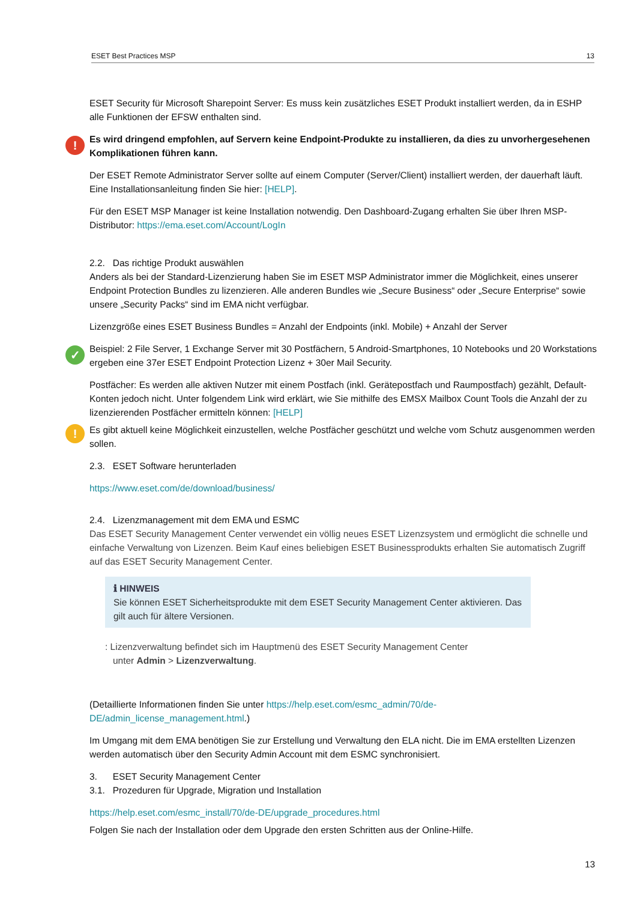ESET Best Practices MSP 13
ESET Security für Microsoft Sharepoint Server: Es muss kein zusätzliches ESET Produkt installiert werden, da in ESHP alle Funktionen der EFSW enthalten sind.
! Es wird dringend empfohlen, auf Servern keine Endpoint-Produkte zu installieren, da dies zu unvorhergesehenen Komplikationen führen kann.
Der ESET Remote Administrator Server sollte auf einem Computer (Server/Client) installiert werden, der dauerhaft läuft. Eine Installationsanleitung finden Sie hier: [HELP].
Für den ESET MSP Manager ist keine Installation notwendig. Den Dashboard-Zugang erhalten Sie über Ihren MSP-Distributor: https://ema.eset.com/Account/LogIn
2.2. Das richtige Produkt auswählen
Anders als bei der Standard-Lizenzierung haben Sie im ESET MSP Administrator immer die Möglichkeit, eines unserer Endpoint Protection Bundles zu lizenzieren. Alle anderen Bundles wie „Secure Business“ oder „Secure Enterprise“ sowie unsere „Security Packs“ sind im EMA nicht verfügbar.
Lizenzgröße eines ESET Business Bundles = Anzahl der Endpoints (inkl. Mobile) + Anzahl der Server
✓ Beispiel: 2 File Server, 1 Exchange Server mit 30 Postfächern, 5 Android-Smartphones, 10 Notebooks und 20 Workstations ergeben eine 37er ESET Endpoint Protection Lizenz + 30er Mail Security.
Postfächer: Es werden alle aktiven Nutzer mit einem Postfach (inkl. Gerätepostfach und Raumpostfach) gezählt, Default-Konten jedoch nicht. Unter folgendem Link wird erklärt, wie Sie mithilfe des EMSX Mailbox Count Tools die Anzahl der zu lizenzierenden Postfächer ermitteln können: [HELP]
! Es gibt aktuell keine Möglichkeit einzustellen, welche Postfächer geschützt und welche vom Schutz ausgenommen werden sollen.
2.3. ESET Software herunterladen
https://www.eset.com/de/download/business/
2.4. Lizenzmanagement mit dem EMA und ESMC
Das ESET Security Management Center verwendet ein völlig neues ESET Lizenzsystem und ermöglicht die schnelle und einfache Verwaltung von Lizenzen. Beim Kauf eines beliebigen ESET Businessprodukts erhalten Sie automatisch Zugriff auf das ESET Security Management Center.
ℹ HINWEIS
Sie können ESET Sicherheitsprodukte mit dem ESET Security Management Center aktivieren. Das gilt auch für ältere Versionen.
: Lizenzverwaltung befindet sich im Hauptmenü des ESET Security Management Center
unter Admin > Lizenzverwaltung.
(Detaillierte Informationen finden Sie unter https://help.eset.com/esmc_admin/70/de-DE/admin_license_management.html.)
Im Umgang mit dem EMA benötigen Sie zur Erstellung und Verwaltung den ELA nicht. Die im EMA erstellten Lizenzen werden automatisch über den Security Admin Account mit dem ESMC synchronisiert.
3. ESET Security Management Center
3.1. Prozeduren für Upgrade, Migration und Installation
https://help.eset.com/esmc_install/70/de-DE/upgrade_procedures.html
Folgen Sie nach der Installation oder dem Upgrade den ersten Schritten aus der Online-Hilfe.
13